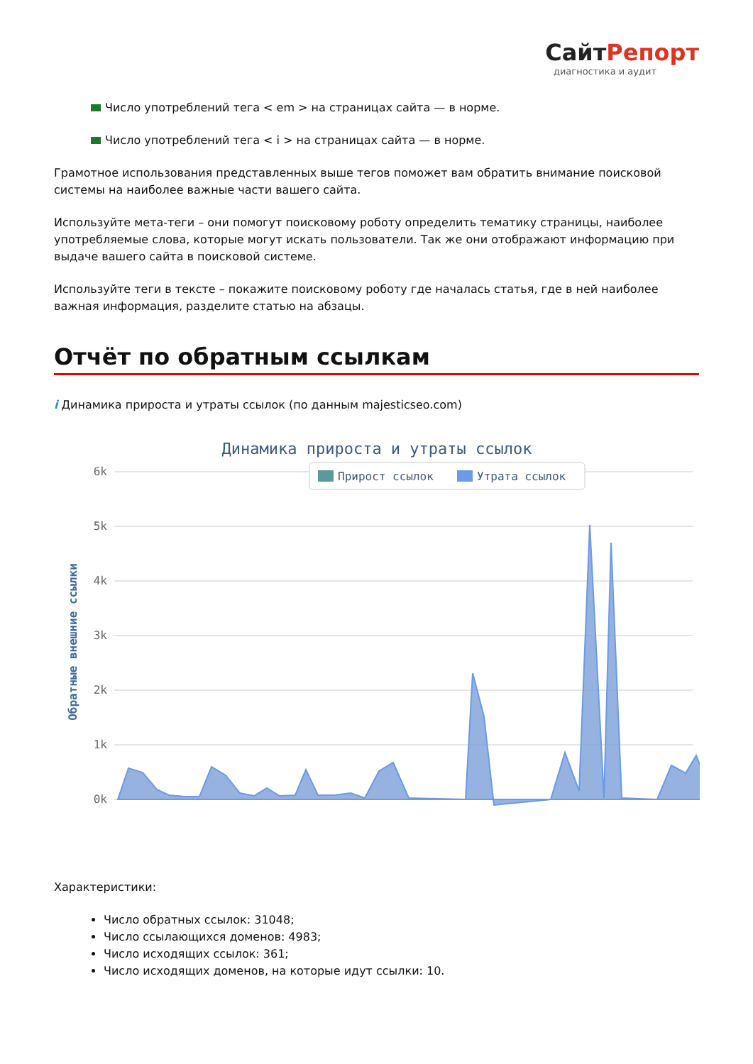СайтРепорт
диагностика и аудит
Число употреблений тега < em > на страницах сайта — в норме.
Число употреблений тега < i > на страницах сайта — в норме.
Грамотное использования представленных выше тегов поможет вам обратить внимание поисковой системы на наиболее важные части вашего сайта.
Используйте мета-теги – они помогут поисковому роботу определить тематику страницы, наиболее употребляемые слова, которые могут искать пользователи. Так же они отображают информацию при выдаче вашего сайта в поисковой системе.
Используйте теги в тексте – покажите поисковому роботу где началась статья, где в ней наиболее важная информация, разделите статью на абзацы.
Отчёт по обратным ссылкам
i Динамика прироста и утраты ссылок (по данным majesticseo.com)
Динамика прироста и утраты ссылок
6k
5k
4k
3k
2k
1k
0k
Обратные внешние ссылки
Прирост ссылок
Утрата ссылок
Характеристики:
Число обратных ссылок: 31048;
Число ссылающихся доменов: 4983;
Число исходящих ссылок: 361;
Число исходящих доменов, на которые идут ссылки: 10.